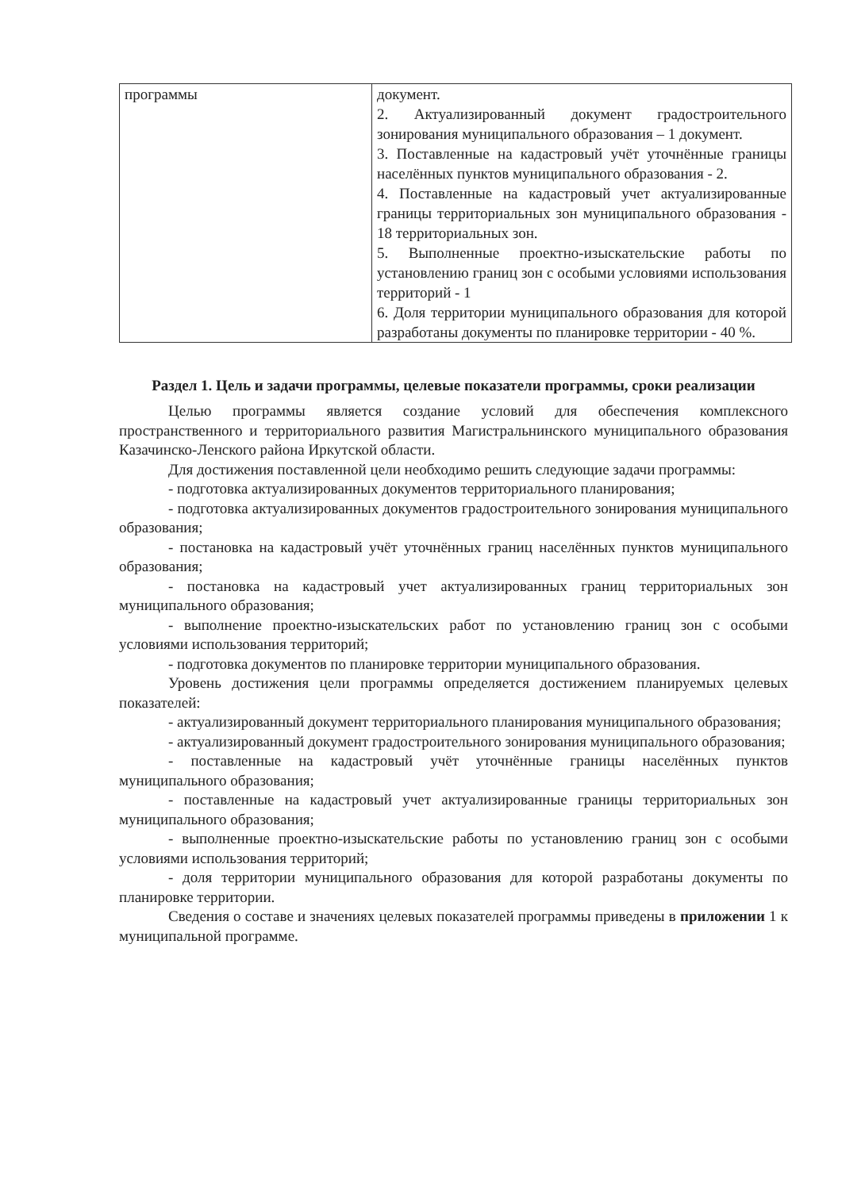| программы | документ. 2. Актуализированный документ градостроительного зонирования муниципального образования – 1 документ. 3. Поставленные на кадастровый учёт уточнённые границы населённых пунктов муниципального образования - 2. 4. Поставленные на кадастровый учет актуализированные границы территориальных зон муниципального образования - 18 территориальных зон. 5. Выполненные проектно-изыскательские работы по установлению границ зон с особыми условиями использования территорий - 1 6. Доля территории муниципального образования для которой разработаны документы по планировке территории - 40 %. |
Раздел 1. Цель и задачи программы, целевые показатели программы, сроки реализации
Целью программы является создание условий для обеспечения комплексного пространственного и территориального развития Магистральнинского муниципального образования Казачинско-Ленского района Иркутской области.
Для достижения поставленной цели необходимо решить следующие задачи программы:
- подготовка актуализированных документов территориального планирования;
- подготовка актуализированных документов градостроительного зонирования муниципального образования;
- постановка на кадастровый учёт уточнённых границ населённых пунктов муниципального образования;
- постановка на кадастровый учет актуализированных границ территориальных зон муниципального образования;
- выполнение проектно-изыскательских работ по установлению границ зон с особыми условиями использования территорий;
- подготовка документов по планировке территории муниципального образования.
Уровень достижения цели программы определяется достижением планируемых целевых показателей:
- актуализированный документ территориального планирования муниципального образования;
- актуализированный документ градостроительного зонирования муниципального образования;
- поставленные на кадастровый учёт уточнённые границы населённых пунктов муниципального образования;
- поставленные на кадастровый учет актуализированные границы территориальных зон муниципального образования;
- выполненные проектно-изыскательские работы по установлению границ зон с особыми условиями использования территорий;
- доля территории муниципального образования для которой разработаны документы по планировке территории.
Сведения о составе и значениях целевых показателей программы приведены в приложении 1 к муниципальной программе.